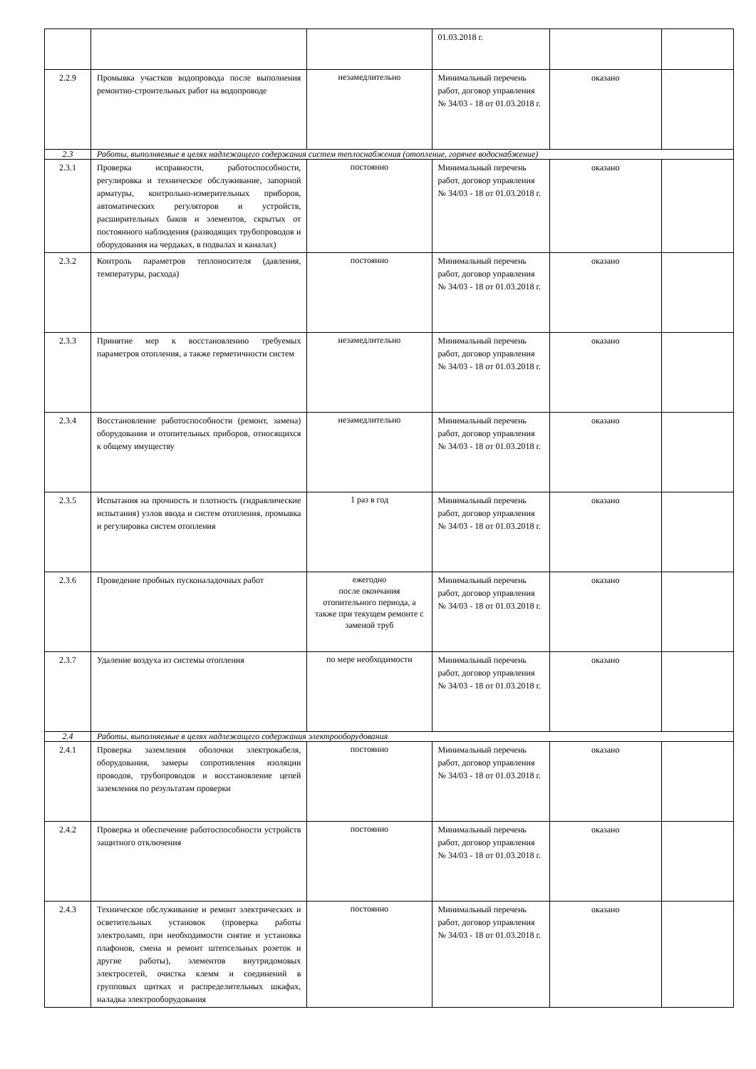| | | | 01.03.2018 г. | | |
| 2.2.9 | Промывка участков водопровода после выполнения ремонтно-строительных работ на водопроводе | незамедлительно | Минимальный перечень работ, договор управления № 34/03 - 18 от 01.03.2018 г. | оказано | |
| 2.3 | Работы, выполняемые в целях надлежащего содержания систем теплоснабжения (отопление, горячее водоснабжение) | | | | |
| 2.3.1 | Проверка исправности, работоспособности, регулировка и техническое обслуживание, запорной арматуры, контрольно-измерительных приборов, автоматических регуляторов и устройств, расширительных баков и элементов, скрытых от постоянного наблюдения (разводящих трубопроводов и оборудования на чердаках, в подвалах и каналах) | постоянно | Минимальный перечень работ, договор управления № 34/03 - 18 от 01.03.2018 г. | оказано | |
| 2.3.2 | Контроль параметров теплоносителя (давления, температуры, расхода) | постоянно | Минимальный перечень работ, договор управления № 34/03 - 18 от 01.03.2018 г. | оказано | |
| 2.3.3 | Принятие мер к восстановлению требуемых параметров отопления, а также герметичности систем | незамедлительно | Минимальный перечень работ, договор управления № 34/03 - 18 от 01.03.2018 г. | оказано | |
| 2.3.4 | Восстановление работоспособности (ремонт, замена) оборудования и отопительных приборов, относящихся к общему имуществу | незамедлительно | Минимальный перечень работ, договор управления № 34/03 - 18 от 01.03.2018 г. | оказано | |
| 2.3.5 | Испытания на прочность и плотность (гидравлические испытания) узлов ввода и систем отопления, промывка и регулировка систем отопления | 1 раз в год | Минимальный перечень работ, договор управления № 34/03 - 18 от 01.03.2018 г. | оказано | |
| 2.3.6 | Проведение пробных пусконаладочных работ | ежегодно после окончания отопительного периода, а также при текущем ремонте с заменой труб | Минимальный перечень работ, договор управления № 34/03 - 18 от 01.03.2018 г. | оказано | |
| 2.3.7 | Удаление воздуха из системы отопления | по мере необходимости | Минимальный перечень работ, договор управления № 34/03 - 18 от 01.03.2018 г. | оказано | |
| 2.4 | Работы, выполняемые в целях надлежащего содержания электрооборудования | | | | |
| 2.4.1 | Проверка заземления оболочки электрокабеля, оборудования, замеры сопротивления изоляции проводов, трубопроводов и восстановление цепей заземления по результатам проверки | постоянно | Минимальный перечень работ, договор управления № 34/03 - 18 от 01.03.2018 г. | оказано | |
| 2.4.2 | Проверка и обеспечение работоспособности устройств защитного отключения | постоянно | Минимальный перечень работ, договор управления № 34/03 - 18 от 01.03.2018 г. | оказано | |
| 2.4.3 | Техническое обслуживание и ремонт электрических и осветительных установок (проверка работы электроламп, при необходимости снятие и установка плафонов, смена и ремонт штепсельных розеток и другие работы), элементов внутридомовых электросетей, очистка клемм и соединений в групповых щитках и распределительных шкафах, наладка электрооборудования | постоянно | Минимальный перечень работ, договор управления № 34/03 - 18 от 01.03.2018 г. | оказано | |